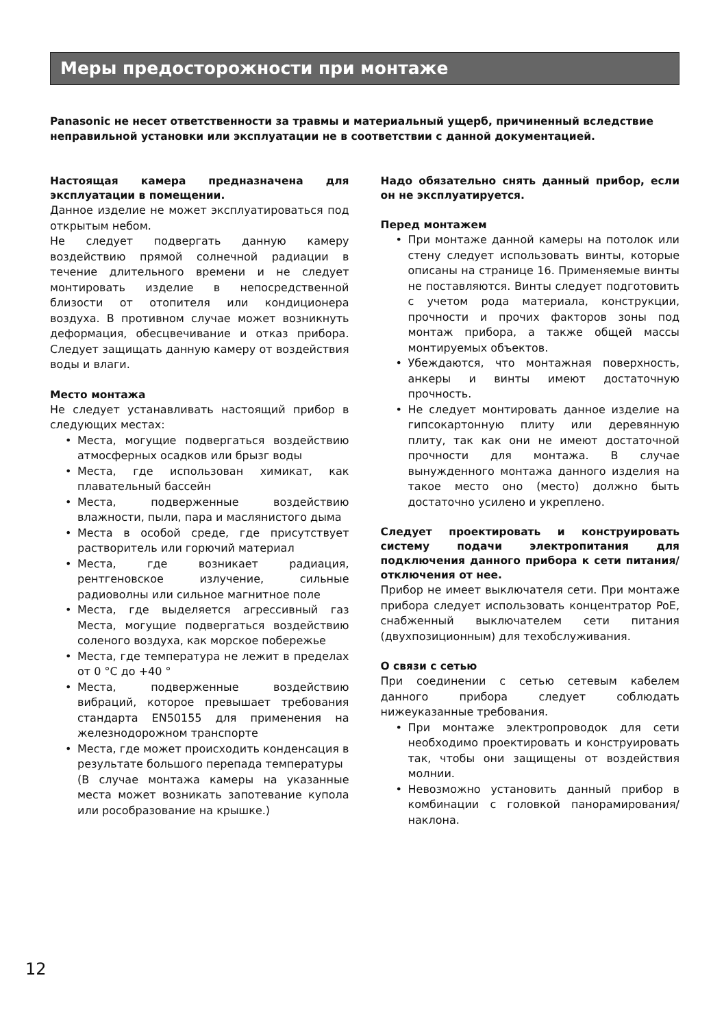Меры предосторожности при монтаже
Panasonic не несет ответственности за травмы и материальный ущерб, причиненный вследствие неправильной установки или эксплуатации не в соответствии с данной документацией.
Настоящая камера предназначена для эксплуатации в помещении.
Данное изделие не может эксплуатироваться под открытым небом.
Не следует подвергать данную камеру воздействию прямой солнечной радиации в течение длительного времени и не следует монтировать изделие в непосредственной близости от отопителя или кондиционера воздуха. В противном случае может возникнуть деформация, обесцвечивание и отказ прибора. Следует защищать данную камеру от воздействия воды и влаги.
Место монтажа
Не следует устанавливать настоящий прибор в следующих местах:
Места, могущие подвергаться воздействию атмосферных осадков или брызг воды
Места, где использован химикат, как плавательный бассейн
Места, подверженные воздействию влажности, пыли, пара и маслянистого дыма
Места в особой среде, где присутствует растворитель или горючий материал
Места, где возникает радиация, рентгеновское излучение, сильные радиоволны или сильное магнитное поле
Места, где выделяется агрессивный газ Места, могущие подвергаться воздействию соленого воздуха, как морское побережье
Места, где температура не лежит в пределах от 0 °C до +40 °
Места, подверженные воздействию вибраций, которое превышает требования стандарта EN50155 для применения на железнодорожном транспорте
Места, где может происходить конденсация в результате большого перепада температуры
(В случае монтажа камеры на указанные места может возникать запотевание купола или рособразование на крышке.)
Надо обязательно снять данный прибор, если он не эксплуатируется.
Перед монтажем
При монтаже данной камеры на потолок или стену следует использовать винты, которые описаны на странице 16. Применяемые винты не поставляются. Винты следует подготовить с учетом рода материала, конструкции, прочности и прочих факторов зоны под монтаж прибора, а также общей массы монтируемых объектов.
Убеждаются, что монтажная поверхность, анкеры и винты имеют достаточную прочность.
Не следует монтировать данное изделие на гипсокартонную плиту или деревянную плиту, так как они не имеют достаточной прочности для монтажа. В случае вынужденного монтажа данного изделия на такое место оно (место) должно быть достаточно усилено и укреплено.
Следует проектировать и конструировать систему подачи электропитания для подключения данного прибора к сети питания/отключения от нее.
Прибор не имеет выключателя сети. При монтаже прибора следует использовать концентратор PoE, снабженный выключателем сети питания (двухпозиционным) для техобслуживания.
О связи с сетью
При соединении с сетью сетевым кабелем данного прибора следует соблюдать нижеуказанные требования.
При монтаже электропроводок для сети необходимо проектировать и конструировать так, чтобы они защищены от воздействия молнии.
Невозможно установить данный прибор в комбинации с головкой панорамирования/наклона.
12